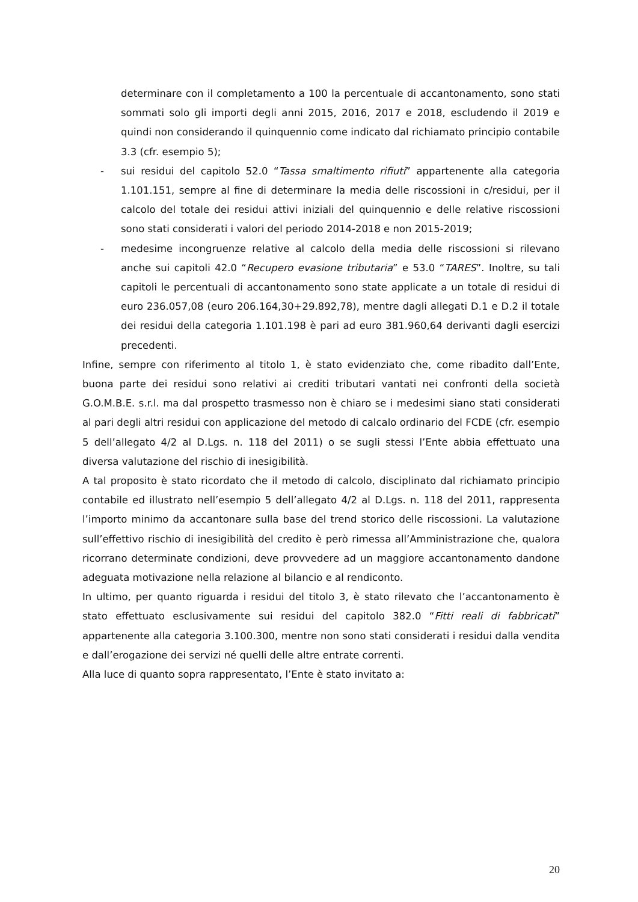determinare con il completamento a 100 la percentuale di accantonamento, sono stati sommati solo gli importi degli anni 2015, 2016, 2017 e 2018, escludendo il 2019 e quindi non considerando il quinquennio come indicato dal richiamato principio contabile 3.3 (cfr. esempio 5);
- sui residui del capitolo 52.0 “Tassa smaltimento rifiuti” appartenente alla categoria 1.101.151, sempre al fine di determinare la media delle riscossioni in c/residui, per il calcolo del totale dei residui attivi iniziali del quinquennio e delle relative riscossioni sono stati considerati i valori del periodo 2014-2018 e non 2015-2019;
- medesime incongruenze relative al calcolo della media delle riscossioni si rilevano anche sui capitoli 42.0 “Recupero evasione tributaria” e 53.0 “TARES”. Inoltre, su tali capitoli le percentuali di accantonamento sono state applicate a un totale di residui di euro 236.057,08 (euro 206.164,30+29.892,78), mentre dagli allegati D.1 e D.2 il totale dei residui della categoria 1.101.198 è pari ad euro 381.960,64 derivanti dagli esercizi precedenti.
Infine, sempre con riferimento al titolo 1, è stato evidenziato che, come ribadito dall’Ente, buona parte dei residui sono relativi ai crediti tributari vantati nei confronti della società G.O.M.B.E. s.r.l. ma dal prospetto trasmesso non è chiaro se i medesimi siano stati considerati al pari degli altri residui con applicazione del metodo di calcalo ordinario del FCDE (cfr. esempio 5 dell’allegato 4/2 al D.Lgs. n. 118 del 2011) o se sugli stessi l’Ente abbia effettuato una diversa valutazione del rischio di inesigibilità.
A tal proposito è stato ricordato che il metodo di calcolo, disciplinato dal richiamato principio contabile ed illustrato nell’esempio 5 dell’allegato 4/2 al D.Lgs. n. 118 del 2011, rappresenta l’importo minimo da accantonare sulla base del trend storico delle riscossioni. La valutazione sull’effettivo rischio di inesigibilità del credito è però rimessa all’Amministrazione che, qualora ricorrano determinate condizioni, deve provvedere ad un maggiore accantonamento dandone adeguata motivazione nella relazione al bilancio e al rendiconto.
In ultimo, per quanto riguarda i residui del titolo 3, è stato rilevato che l’accantonamento è stato effettuato esclusivamente sui residui del capitolo 382.0 “Fitti reali di fabbricati” appartenente alla categoria 3.100.300, mentre non sono stati considerati i residui dalla vendita e dall’erogazione dei servizi né quelli delle altre entrate correnti.
Alla luce di quanto sopra rappresentato, l’Ente è stato invitato a:
20